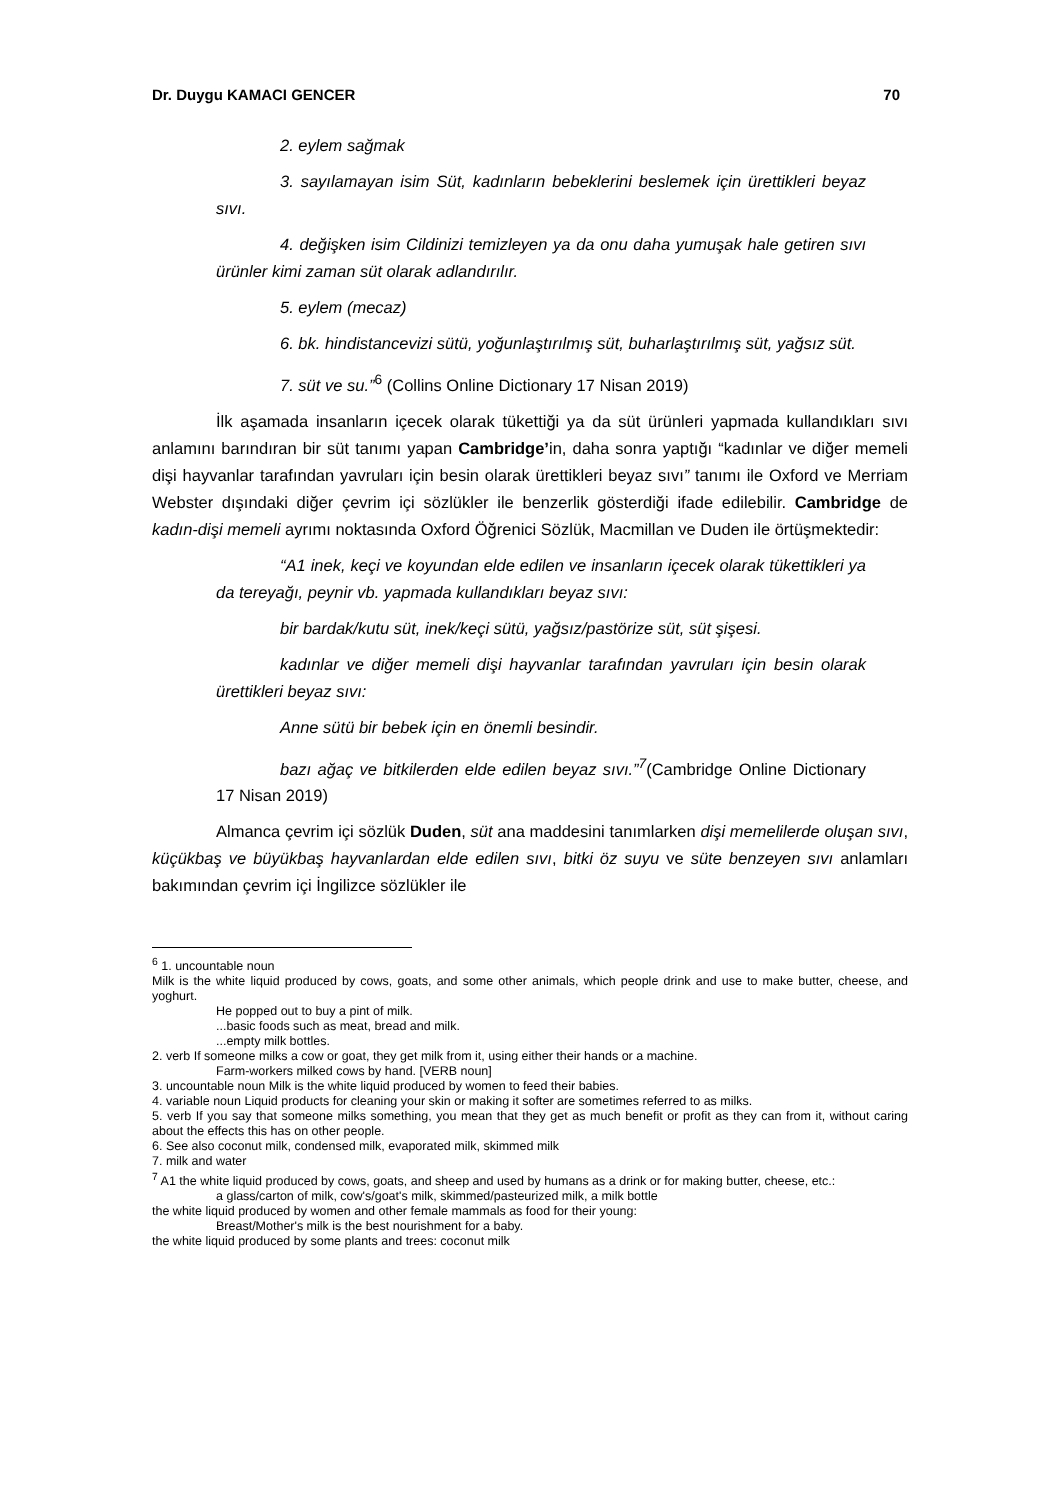Dr. Duygu KAMACI GENCER 70
2. eylem sağmak
3. sayılamayan isim Süt, kadınların bebeklerini beslemek için ürettikleri beyaz sıvı.
4. değişken isim Cildinizi temizleyen ya da onu daha yumuşak hale getiren sıvı ürünler kimi zaman süt olarak adlandırılır.
5. eylem (mecaz)
6. bk. hindistancevizi sütü, yoğunlaştırılmış süt, buharlaştırılmış süt, yağsız süt.
7. süt ve su.”<sup>6</sup> (Collins Online Dictionary 17 Nisan 2019)
İlk aşamada insanların içecek olarak tükettiği ya da süt ürünleri yapmada kullandıkları sıvı anlamını barındıran bir süt tanımı yapan Cambridge’in, daha sonra yaptığı “kadınlar ve diğer memeli dişi hayvanlar tarafından yavruları için besin olarak ürettikleri beyaz sıvı” tanımı ile Oxford ve Merriam Webster dışındaki diğer çevrim içi sözlükler ile benzerlik gösterdiği ifade edilebilir. Cambridge de kadın-dişi memeli ayrımı noktasında Oxford Öğrenici Sözlük, Macmillan ve Duden ile örtüşmektedir:
“A1 inek, keçi ve koyundan elde edilen ve insanların içecek olarak tükettikleri ya da tereyağı, peynir vb. yapmada kullandıkları beyaz sıvı:
bir bardak/kutu süt, inek/keçi sütü, yağsız/pastörize süt, süt şişesi.
kadınlar ve diğer memeli dişi hayvanlar tarafından yavruları için besin olarak ürettikleri beyaz sıvı:
Anne sütü bir bebek için en önemli besindir.
bazı ağaç ve bitkilerden elde edilen beyaz sıvı.”<sup>7</sup>(Cambridge Online Dictionary 17 Nisan 2019)
Almanca çevrim içi sözlük Duden, süt ana maddesini tanımlarken dişi memelilerde oluşan sıvı, küçükbaş ve büyükbaş hayvanlardan elde edilen sıvı, bitki öz suyu ve süte benzeyen sıvı anlamları bakımından çevrim içi İngilizce sözlükler ile
<sup>6</sup> 1. uncountable noun
Milk is the white liquid produced by cows, goats, and some other animals, which people drink and use to make butter, cheese, and yoghurt.
He popped out to buy a pint of milk.
...basic foods such as meat, bread and milk.
...empty milk bottles.
2. verb If someone milks a cow or goat, they get milk from it, using either their hands or a machine.
Farm-workers milked cows by hand. [VERB noun]
3. uncountable noun Milk is the white liquid produced by women to feed their babies.
4. variable noun Liquid products for cleaning your skin or making it softer are sometimes referred to as milks.
5. verb If you say that someone milks something, you mean that they get as much benefit or profit as they can from it, without caring about the effects this has on other people.
6. See also coconut milk, condensed milk, evaporated milk, skimmed milk
7. milk and water
<sup>7</sup> A1 the white liquid produced by cows, goats, and sheep and used by humans as a drink or for making butter, cheese, etc.:
a glass/carton of milk, cow's/goat's milk, skimmed/pasteurized milk, a milk bottle
the white liquid produced by women and other female mammals as food for their young:
Breast/Mother's milk is the best nourishment for a baby.
the white liquid produced by some plants and trees: coconut milk